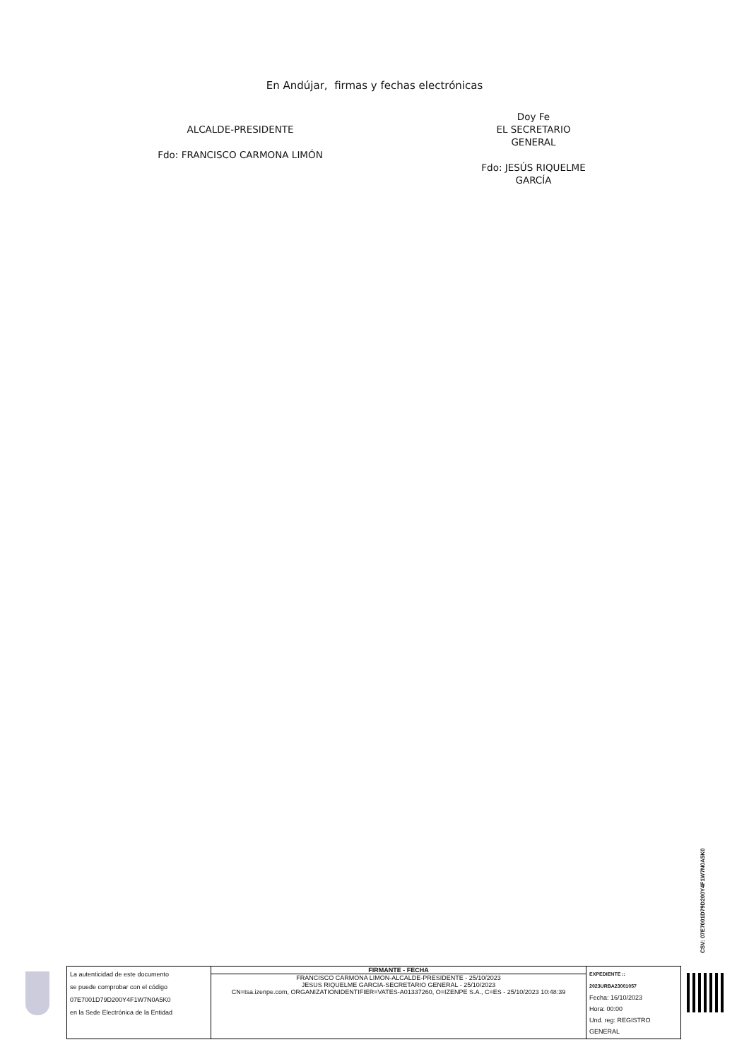En Andújar, firmas y fechas electrónicas
ALCALDE-PRESIDENTE
Fdo: FRANCISCO CARMONA LIMÓN
Doy Fe
EL SECRETARIO GENERAL
Fdo: JESÚS RIQUELME GARCÍA
CSV: 07E7001D79D200Y4F1W7N0A5K0
| La autenticidad de este documento se puede comprobar con el código 07E7001D79D200Y4F1W7N0A5K0 en la Sede Electrónica de la Entidad | FIRMANTE - FECHA FRANCISCO CARMONA LIMON-ALCALDE-PRESIDENTE - 25/10/2023 JESUS RIQUELME GARCIA-SECRETARIO GENERAL - 25/10/2023 CN=tsa.izenpe.com, ORGANIZATIONIDENTIFIER=VATES-A01337260, O=IZENPE S.A., C=ES - 25/10/2023 10:48:39 | EXPEDIENTE :: 2023URBA23001057 Fecha: 16/10/2023 Hora: 00:00 Und. reg: REGISTRO GENERAL |